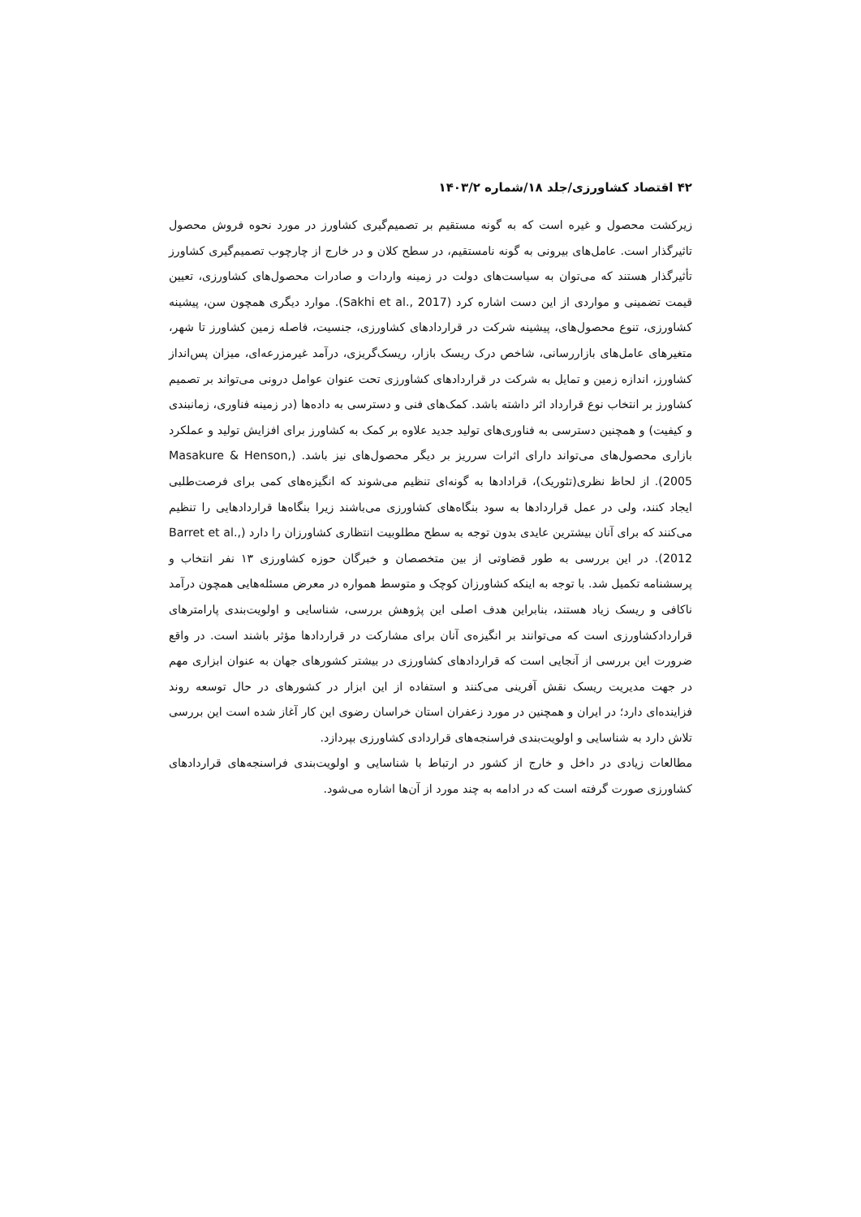۴۲ اقتصاد کشاورزی/جلد ۱۸/شماره ۱۴۰۳/۲
زیرکشت محصول و غیره است که به گونه مستقیم بر تصمیم‌گیری کشاورز در مورد نحوه فروش محصول تاثیرگذار است. عامل‌های بیرونی به گونه نامستقیم، در سطح کلان و در خارج از چارچوب تصمیم‌گیری کشاورز تأثیرگذار هستند که می‌توان به سیاست‌های دولت در زمینه واردات و صادرات محصول‌های کشاورزی، تعیین قیمت تضمینی و مواردی از این دست اشاره کرد (Sakhi et al., 2017). موارد دیگری همچون سن، پیشینه کشاورزی، تنوع محصول‌های، پیشینه شرکت در قراردادهای کشاورزی، جنسیت، فاصله زمین کشاورز تا شهر، متغیرهای عامل‌های بازاررسانی، شاخص درک ریسک بازار، ریسک‌گریزی، درآمد غیرمزرعه‌ای، میزان پس‌انداز کشاورز، اندازه زمین و تمایل به شرکت در قراردادهای کشاورزی تحت عنوان عوامل درونی می‌تواند بر تصمیم کشاورز بر انتخاب نوع قرارداد اثر داشته باشد. کمک‌های فنی و دسترسی به داده‌ها (در زمینه فناوری، زمانبندی و کیفیت) و همچنین دسترسی به فناوری‌های تولید جدید علاوه بر کمک به کشاورز برای افزایش تولید و عملکرد بازاری محصول‌های می‌تواند دارای اثرات سرریز بر دیگر محصول‌های نیز باشد. (Masakure & Henson, 2005). از لحاظ نظری(تئوریک)، قرادادها به گونه‌ای تنظیم می‌شوند که انگیزه‌های کمی برای فرصت‌طلبی ایجاد کنند، ولی در عمل قراردادها به سود بنگاه‌های کشاورزی می‌باشند زیرا بنگاه‌ها قراردادهایی را تنظیم می‌کنند که برای آنان بیشترین عایدی بدون توجه به سطح مطلوبیت انتظاری کشاورزان را دارد (Barret et al., 2012). در این بررسی به طور قضاوتی از بین متخصصان و خبرگان حوزه کشاورزی ۱۳ نفر انتخاب و پرسشنامه تکمیل شد. با توجه به اینکه کشاورزان کوچک و متوسط همواره در معرض مسئله‌هایی همچون درآمد ناکافی و ریسک زیاد هستند، بنابراین هدف اصلی این پژوهش بررسی، شناسایی و اولویت‌بندی پارامترهای قراردادکشاورزی است که می‌توانند بر انگیزه‌ی آنان برای مشارکت در قراردادها مؤثر باشند است. در واقع ضرورت این بررسی از آنجایی است که قراردادهای کشاورزی در بیشتر کشورهای جهان به عنوان ابزاری مهم در جهت مدیریت ریسک نقش آفرینی می‌کنند و استفاده از این ابزار در کشورهای در حال توسعه روند فزاینده‌ای دارد؛ در ایران و همچنین در مورد زعفران استان خراسان رضوی این کار آغاز شده است این بررسی تلاش دارد به شناسایی و اولویت‌بندی فراسنجه‌های قراردادی کشاورزی بپردازد.
مطالعات زیادی در داخل و خارج از کشور در ارتباط با شناسایی و اولویت‌بندی فراسنجه‌های قراردادهای کشاورزی صورت گرفته است که در ادامه به چند مورد از آن‌ها اشاره می‌شود.